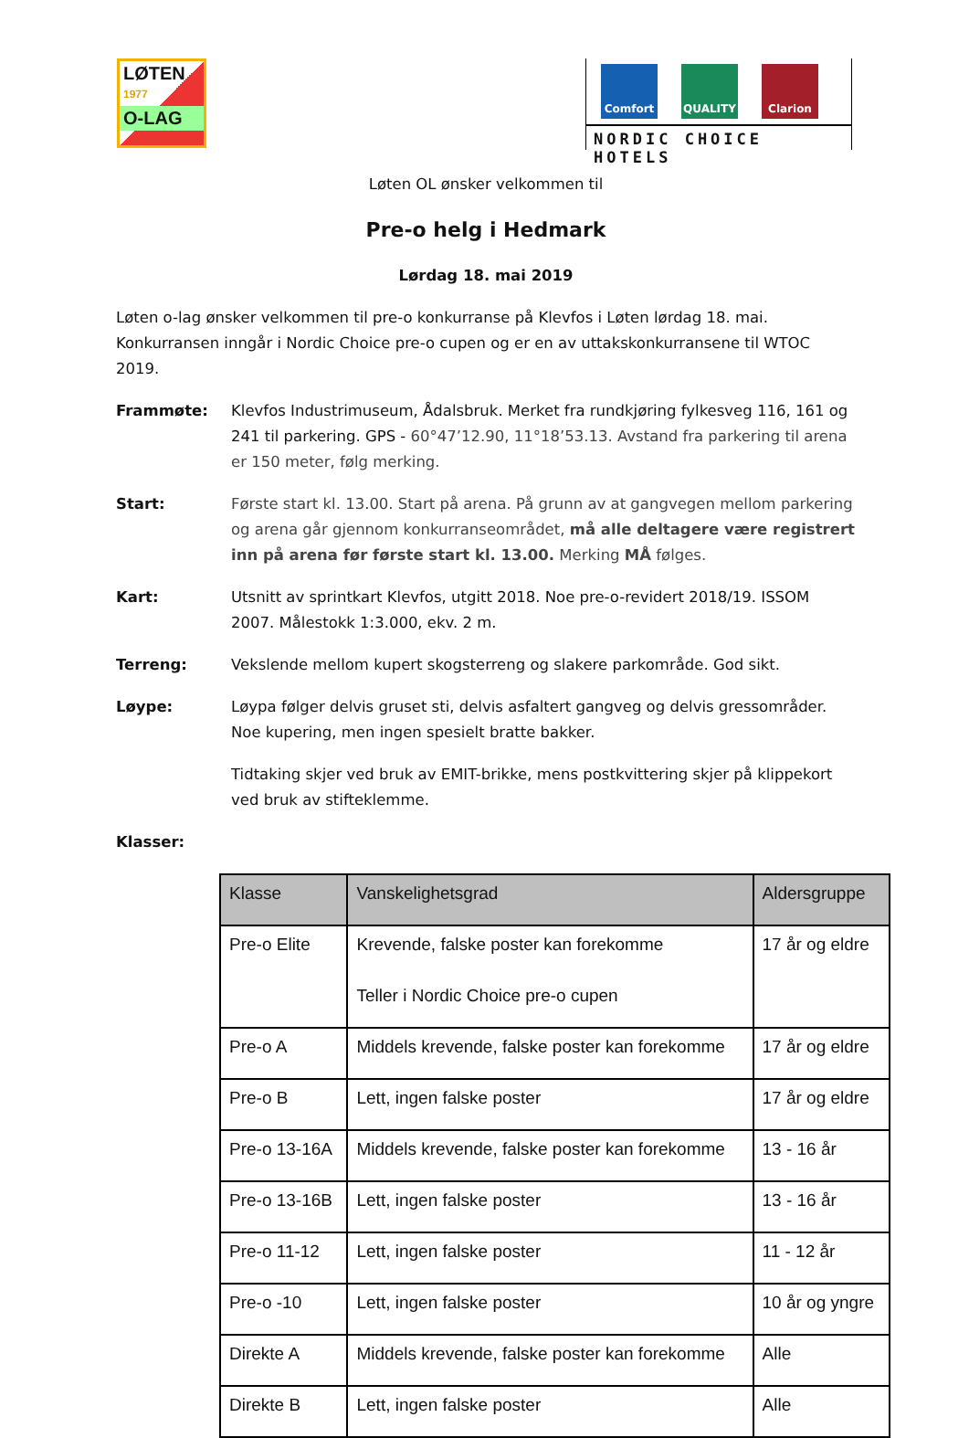LØTEN
1977
O-LAG
Comfort QUALITY Clarion
NORDIC CHOICE HOTELS
Løten OL ønsker velkommen til
Pre-o helg i Hedmark
Lørdag 18. mai 2019
Løten o-lag ønsker velkommen til pre-o konkurranse på Klevfos i Løten lørdag 18. mai. Konkurransen inngår i Nordic Choice pre-o cupen og er en av uttakskonkurransene til WTOC 2019.
Frammøte: Klevfos Industrimuseum, Ådalsbruk. Merket fra rundkjøring fylkesveg 116, 161 og 241 til parkering. GPS - 60°47’12.90, 11°18’53.13. Avstand fra parkering til arena er 150 meter, følg merking.
Start: Første start kl. 13.00. Start på arena. På grunn av at gangvegen mellom parkering og arena går gjennom konkurranseområdet, må alle deltagere være registrert inn på arena før første start kl. 13.00. Merking MÅ følges.
Kart: Utsnitt av sprintkart Klevfos, utgitt 2018. Noe pre-o-revidert 2018/19. ISSOM 2007. Målestokk 1:3.000, ekv. 2 m.
Terreng: Vekslende mellom kupert skogsterreng og slakere parkområde. God sikt.
Løype: Løypa følger delvis gruset sti, delvis asfaltert gangveg og delvis gressområder. Noe kupering, men ingen spesielt bratte bakker.
Tidtaking skjer ved bruk av EMIT-brikke, mens postkvittering skjer på klippekort ved bruk av stifteklemme.
Klasser:
| Klasse | Vanskelighetsgrad | Aldersgruppe |
| --- | --- | --- |
| Pre-o Elite | Krevende, falske poster kan forekomme Teller i Nordic Choice pre-o cupen | 17 år og eldre |
| Pre-o A | Middels krevende, falske poster kan forekomme | 17 år og eldre |
| Pre-o B | Lett, ingen falske poster | 17 år og eldre |
| Pre-o 13-16A | Middels krevende, falske poster kan forekomme | 13 - 16 år |
| Pre-o 13-16B | Lett, ingen falske poster | 13 - 16 år |
| Pre-o 11-12 | Lett, ingen falske poster | 11 - 12 år |
| Pre-o -10 | Lett, ingen falske poster | 10 år og yngre |
| Direkte A | Middels krevende, falske poster kan forekomme | Alle |
| Direkte B | Lett, ingen falske poster | Alle |